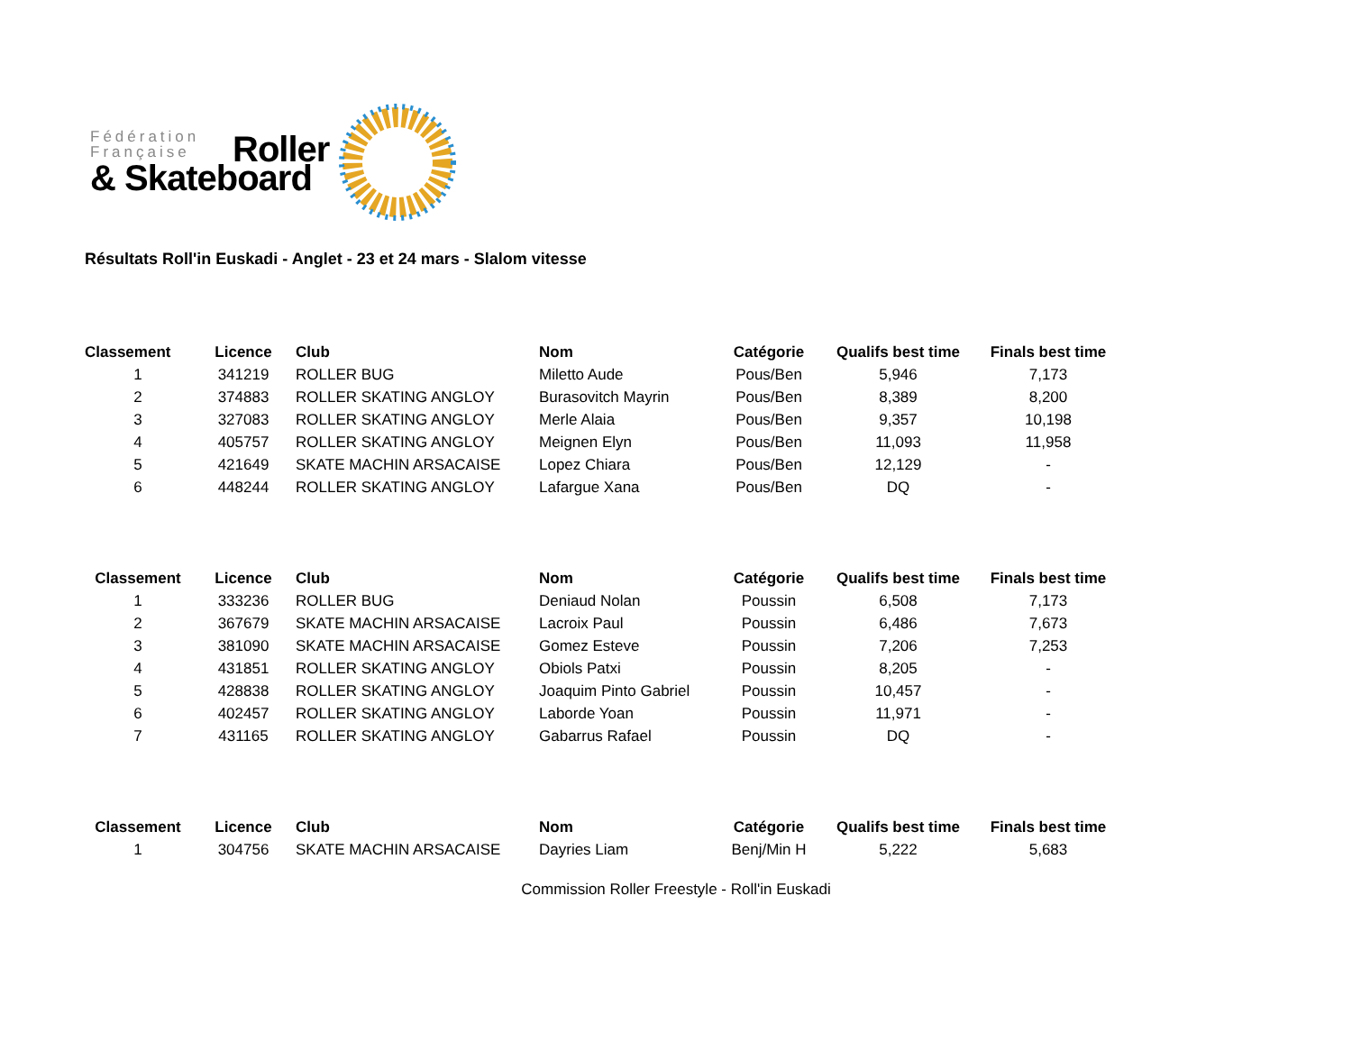Fédération
Française
& Skateboard
Roller
Résultats Roll'in Euskadi - Anglet - 23 et 24 mars - Slalom vitesse
| Classement | Licence | Club | Nom | Catégorie | Qualifs best time | Finals best time |
| --- | --- | --- | --- | --- | --- | --- |
| 1 | 341219 | ROLLER BUG | Miletto Aude | Pous/Ben | 5,946 | 7,173 |
| 2 | 374883 | ROLLER SKATING ANGLOY | Burasovitch Mayrin | Pous/Ben | 8,389 | 8,200 |
| 3 | 327083 | ROLLER SKATING ANGLOY | Merle Alaia | Pous/Ben | 9,357 | 10,198 |
| 4 | 405757 | ROLLER SKATING ANGLOY | Meignen Elyn | Pous/Ben | 11,093 | 11,958 |
| 5 | 421649 | SKATE MACHIN ARSACAISE | Lopez Chiara | Pous/Ben | 12,129 | - |
| 6 | 448244 | ROLLER SKATING ANGLOY | Lafargue Xana | Pous/Ben | DQ | - |
| Classement | Licence | Club | Nom | Catégorie | Qualifs best time | Finals best time |
| --- | --- | --- | --- | --- | --- | --- |
| 1 | 333236 | ROLLER BUG | Deniaud Nolan | Poussin | 6,508 | 7,173 |
| 2 | 367679 | SKATE MACHIN ARSACAISE | Lacroix Paul | Poussin | 6,486 | 7,673 |
| 3 | 381090 | SKATE MACHIN ARSACAISE | Gomez Esteve | Poussin | 7,206 | 7,253 |
| 4 | 431851 | ROLLER SKATING ANGLOY | Obiols Patxi | Poussin | 8,205 | - |
| 5 | 428838 | ROLLER SKATING ANGLOY | Joaquim Pinto Gabriel | Poussin | 10,457 | - |
| 6 | 402457 | ROLLER SKATING ANGLOY | Laborde Yoan | Poussin | 11,971 | - |
| 7 | 431165 | ROLLER SKATING ANGLOY | Gabarrus Rafael | Poussin | DQ | - |
| Classement | Licence | Club | Nom | Catégorie | Qualifs best time | Finals best time |
| --- | --- | --- | --- | --- | --- | --- |
| 1 | 304756 | SKATE MACHIN ARSACAISE | Dayries Liam | Benj/Min H | 5,222 | 5,683 |
Commission Roller Freestyle - Roll'in Euskadi